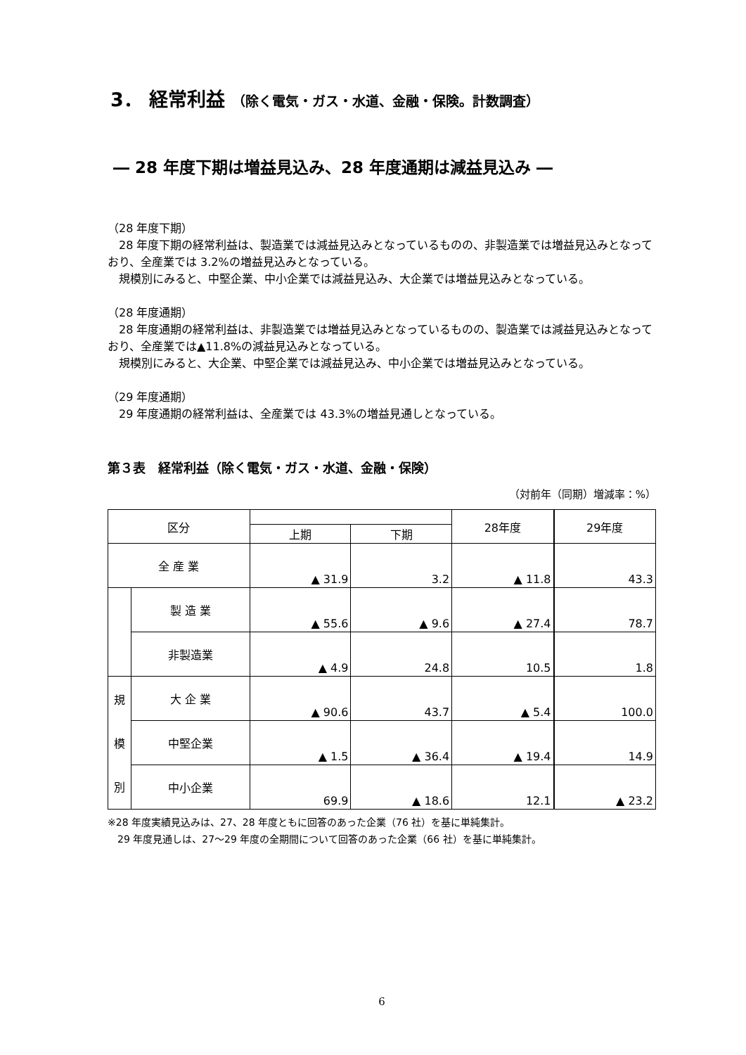3． 経常利益 （除く電気・ガス・水道、金融・保険。計数調査）
― 28 年度下期は増益見込み、28 年度通期は減益見込み ―
（28 年度下期）
　28 年度下期の経常利益は、製造業では減益見込みとなっているものの、非製造業では増益見込みとなっており、全産業では 3.2%の増益見込みとなっている。
　規模別にみると、中堅企業、中小企業では減益見込み、大企業では増益見込みとなっている。
（28 年度通期）
　28 年度通期の経常利益は、非製造業では増益見込みとなっているものの、製造業では減益見込みとなっており、全産業では▲11.8%の減益見込みとなっている。
　規模別にみると、大企業、中堅企業では減益見込み、中小企業では増益見込みとなっている。
（29 年度通期）
　29 年度通期の経常利益は、全産業では 43.3%の増益見通しとなっている。
第３表　経常利益（除く電気・ガス・水道、金融・保険）
（対前年（同期）増減率：%）
| 区分 | | | | 28年度 | 29年度 |
| --- | --- | --- | --- | --- | --- |
| | | 上期 | 下期 | | |
| 全 産 業 | | ▲ 31.9 | 3.2 | ▲ 11.8 | 43.3 |
| | 製 造 業 | ▲ 55.6 | ▲ 9.6 | ▲ 27.4 | 78.7 |
| | 非製造業 | ▲ 4.9 | 24.8 | 10.5 | 1.8 |
| 規 模 別 | 大 企 業 | ▲ 90.6 | 43.7 | ▲ 5.4 | 100.0 |
| | 中堅企業 | ▲ 1.5 | ▲ 36.4 | ▲ 19.4 | 14.9 |
| | 中小企業 | 69.9 | ▲ 18.6 | 12.1 | ▲ 23.2 |
※28 年度実績見込みは、27、28 年度ともに回答のあった企業（76 社）を基に単純集計。
　29 年度見通しは、27～29 年度の全期間について回答のあった企業（66 社）を基に単純集計。
6